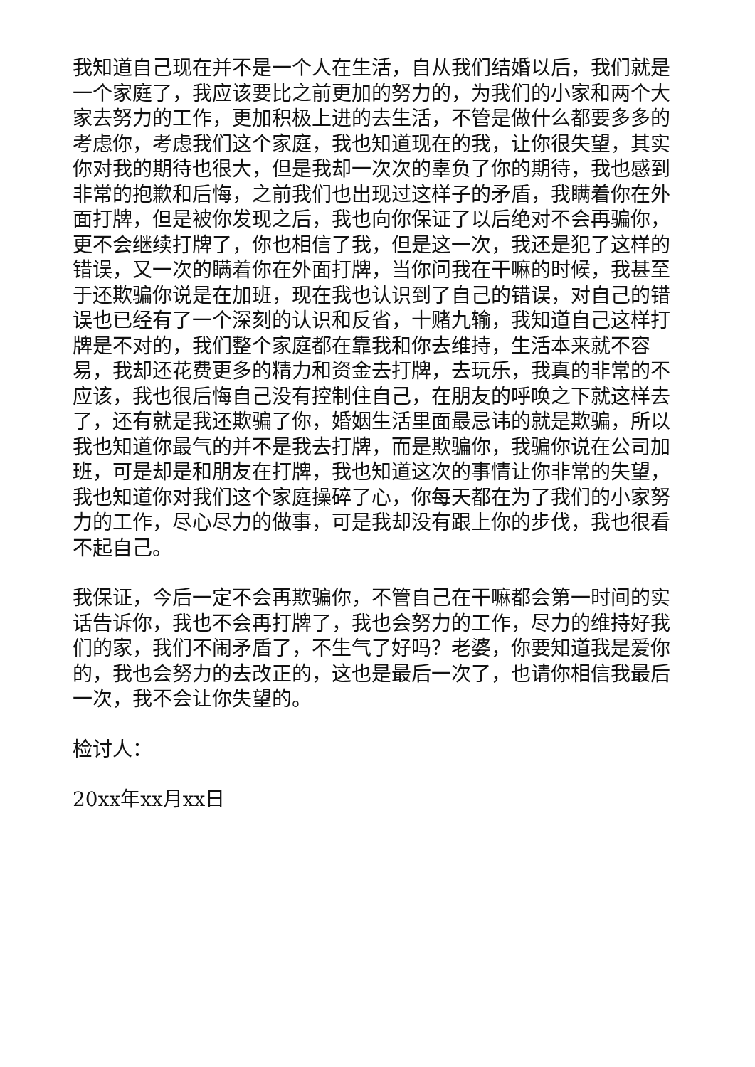我知道自己现在并不是一个人在生活，自从我们结婚以后，我们就是一个家庭了，我应该要比之前更加的努力的，为我们的小家和两个大家去努力的工作，更加积极上进的去生活，不管是做什么都要多多的考虑你，考虑我们这个家庭，我也知道现在的我，让你很失望，其实你对我的期待也很大，但是我却一次次的辜负了你的期待，我也感到非常的抱歉和后悔，之前我们也出现过这样子的矛盾，我瞒着你在外面打牌，但是被你发现之后，我也向你保证了以后绝对不会再骗你，更不会继续打牌了，你也相信了我，但是这一次，我还是犯了这样的错误，又一次的瞒着你在外面打牌，当你问我在干嘛的时候，我甚至于还欺骗你说是在加班，现在我也认识到了自己的错误，对自己的错误也已经有了一个深刻的认识和反省，十赌九输，我知道自己这样打牌是不对的，我们整个家庭都在靠我和你去维持，生活本来就不容易，我却还花费更多的精力和资金去打牌，去玩乐，我真的非常的不应该，我也很后悔自己没有控制住自己，在朋友的呼唤之下就这样去了，还有就是我还欺骗了你，婚姻生活里面最忌讳的就是欺骗，所以我也知道你最气的并不是我去打牌，而是欺骗你，我骗你说在公司加班，可是却是和朋友在打牌，我也知道这次的事情让你非常的失望，我也知道你对我们这个家庭操碎了心，你每天都在为了我们的小家努力的工作，尽心尽力的做事，可是我却没有跟上你的步伐，我也很看不起自己。
我保证，今后一定不会再欺骗你，不管自己在干嘛都会第一时间的实话告诉你，我也不会再打牌了，我也会努力的工作，尽力的维持好我们的家，我们不闹矛盾了，不生气了好吗？老婆，你要知道我是爱你的，我也会努力的去改正的，这也是最后一次了，也请你相信我最后一次，我不会让你失望的。
检讨人：
20xx年xx月xx日